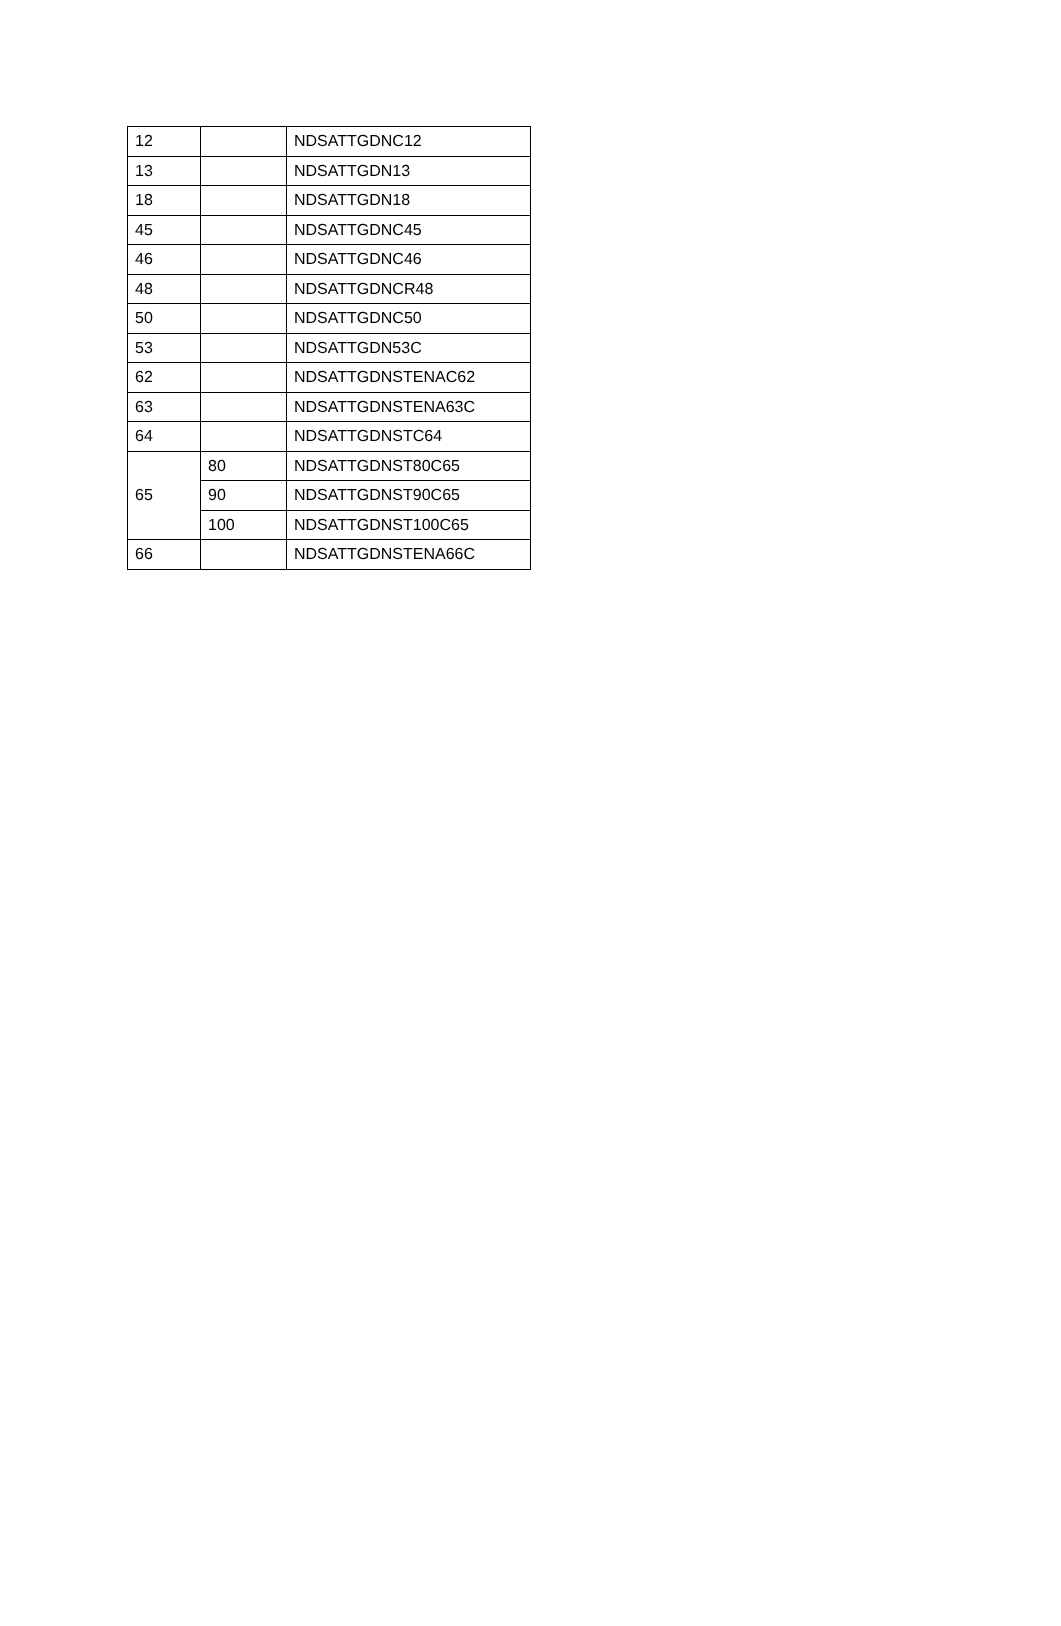| 12 | | NDSATTGDNC12 |
| 13 | | NDSATTGDN13 |
| 18 | | NDSATTGDN18 |
| 45 | | NDSATTGDNC45 |
| 46 | | NDSATTGDNC46 |
| 48 | | NDSATTGDNCR48 |
| 50 | | NDSATTGDNC50 |
| 53 | | NDSATTGDN53C |
| 62 | | NDSATTGDNSTENAC62 |
| 63 | | NDSATTGDNSTENA63C |
| 64 | | NDSATTGDNSTC64 |
| 65 | 80 | NDSATTGDNST80C65 |
| | 90 | NDSATTGDNST90C65 |
| | 100 | NDSATTGDNST100C65 |
| 66 | | NDSATTGDNSTENA66C |